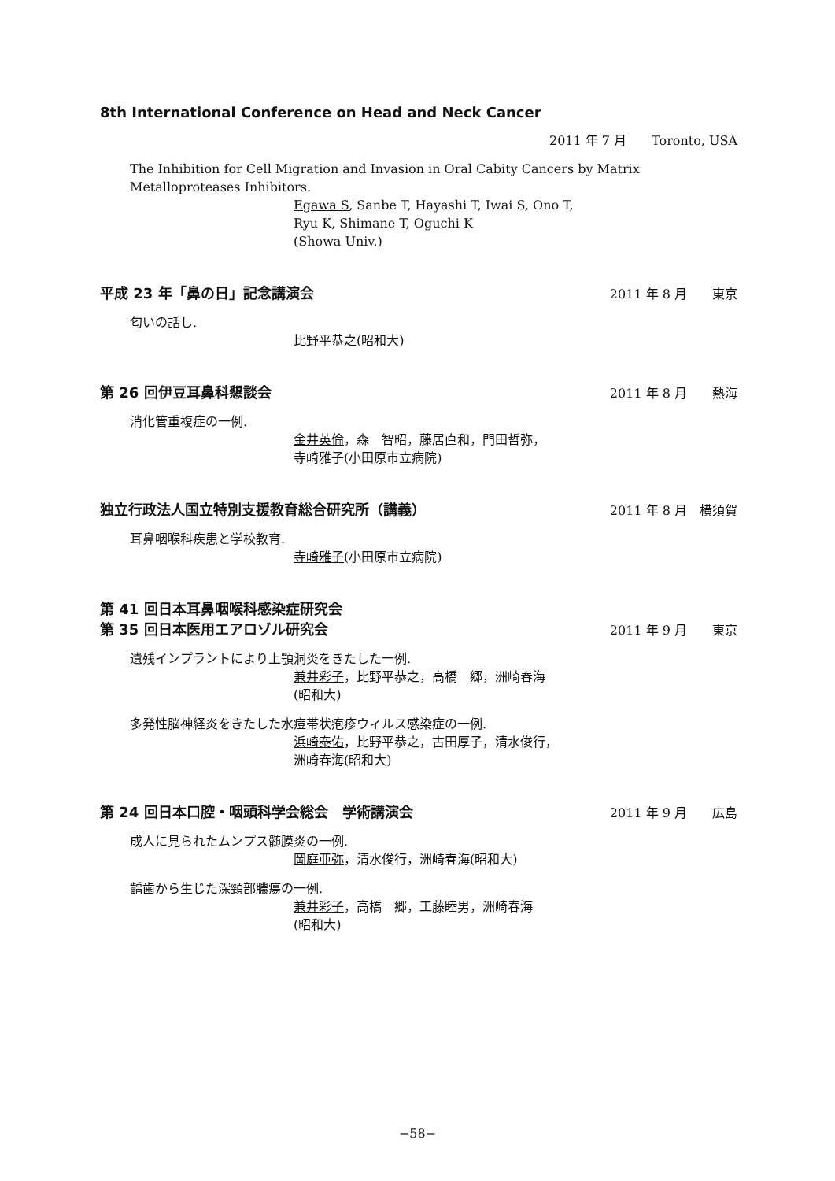8th International Conference on Head and Neck Cancer
2011 年 7 月　　Toronto, USA
The Inhibition for Cell Migration and Invasion in Oral Cabity Cancers by Matrix Metalloproteases Inhibitors.
Egawa S, Sanbe T, Hayashi T, Iwai S, Ono T,
Ryu K, Shimane T, Oguchi K
(Showa Univ.)
平成 23 年「鼻の日」記念講演会 2011 年 8 月　　東京
匂いの話し.
比野平恭之(昭和大)
第 26 回伊豆耳鼻科懇談会 2011 年 8 月　　熱海
消化管重複症の一例.
金井英倫，森　智昭，藤居直和，門田哲弥，
寺崎雅子(小田原市立病院)
独立行政法人国立特別支援教育総合研究所（講義） 2011 年 8 月　横須賀
耳鼻咽喉科疾患と学校教育.
寺崎雅子(小田原市立病院)
第 41 回日本耳鼻咽喉科感染症研究会
第 35 回日本医用エアロゾル研究会 2011 年 9 月　　東京
遺残インプラントにより上顎洞炎をきたした一例.
兼井彩子，比野平恭之，高橋　郷，洲崎春海
(昭和大)
多発性脳神経炎をきたした水痘帯状疱疹ウィルス感染症の一例.
浜崎泰佑，比野平恭之，古田厚子，清水俊行，
洲崎春海(昭和大)
第 24 回日本口腔・咽頭科学会総会　学術講演会 2011 年 9 月　　広島
成人に見られたムンプス髄膜炎の一例.
岡庭亜弥，清水俊行，洲崎春海(昭和大)
齲歯から生じた深頸部膿瘍の一例.
兼井彩子，高橋　郷，工藤睦男，洲崎春海
(昭和大)
−58−